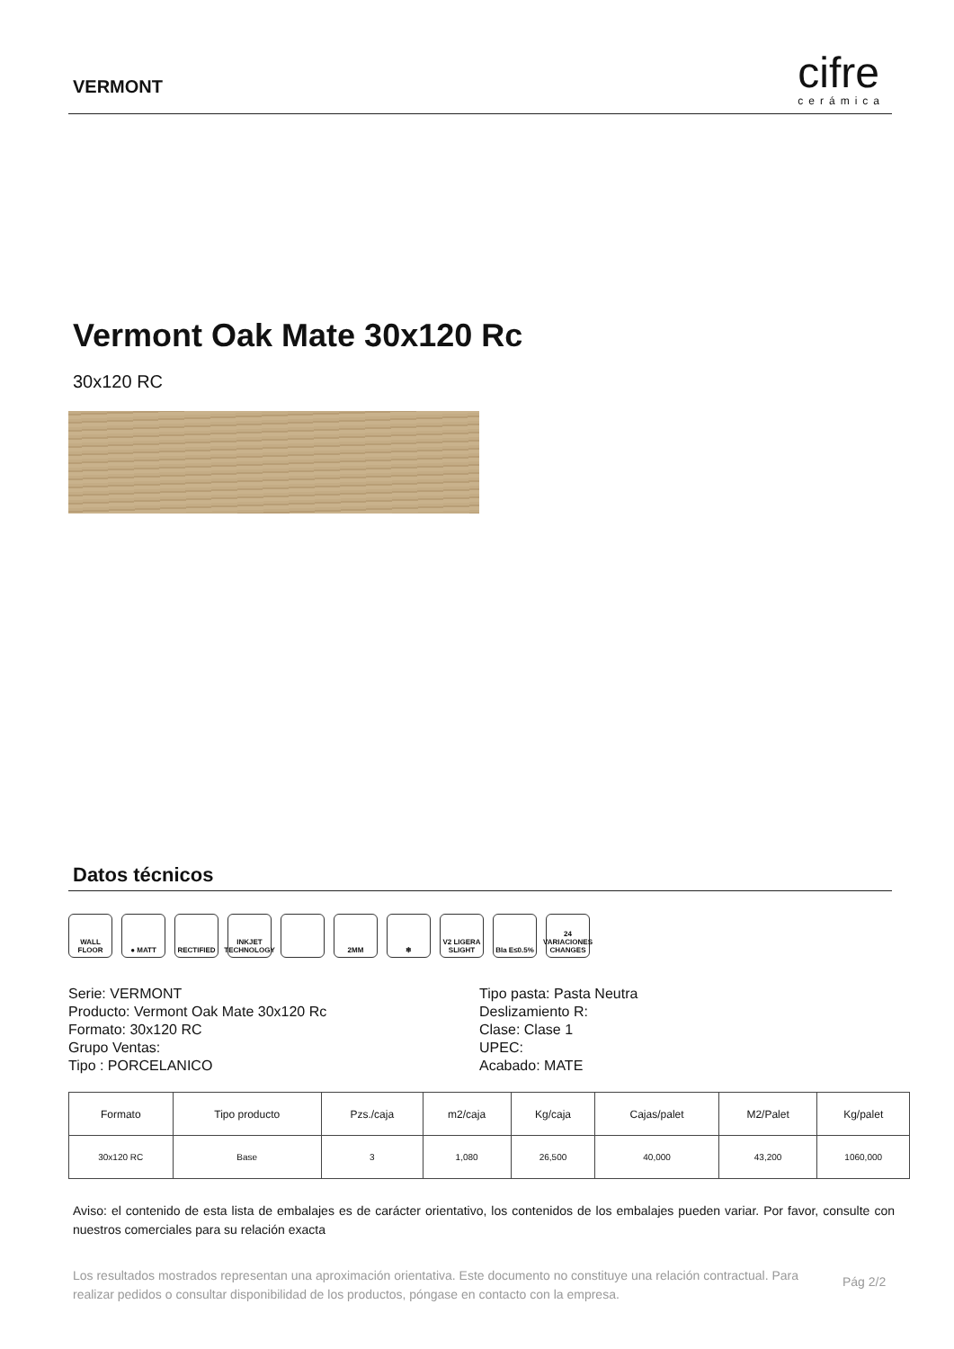VERMONT
cifre
cerámica
Vermont Oak Mate 30x120 Rc
30x120 RC
Datos técnicos
WALL FLOOR ● MATT RECTIFIED INKJET TECHNOLOGY
2MM ❄ V2 LIGERA SLIGHT
BIa E≤0.5% 24 VARIACIONES CHANGES
Serie: VERMONT
Producto: Vermont Oak Mate 30x120 Rc
Formato: 30x120 RC
Grupo Ventas:
Tipo : PORCELANICO
Tipo pasta: Pasta Neutra
Deslizamiento R:
Clase: Clase 1
UPEC:
Acabado: MATE
| Formato | Tipo producto | Pzs./caja | m2/caja | Kg/caja | Cajas/palet | M2/Palet | Kg/palet |
| --- | --- | --- | --- | --- | --- | --- | --- |
| 30x120 RC | Base | 3 | 1,080 | 26,500 | 40,000 | 43,200 | 1060,000 |
Aviso: el contenido de esta lista de embalajes es de carácter orientativo, los contenidos de los embalajes pueden variar. Por favor, consulte con nuestros comerciales para su relación exacta
Los resultados mostrados representan una aproximación orientativa. Este documento no constituye una relación contractual. Para realizar pedidos o consultar disponibilidad de los productos, póngase en contacto con la empresa.
Pág 2/2